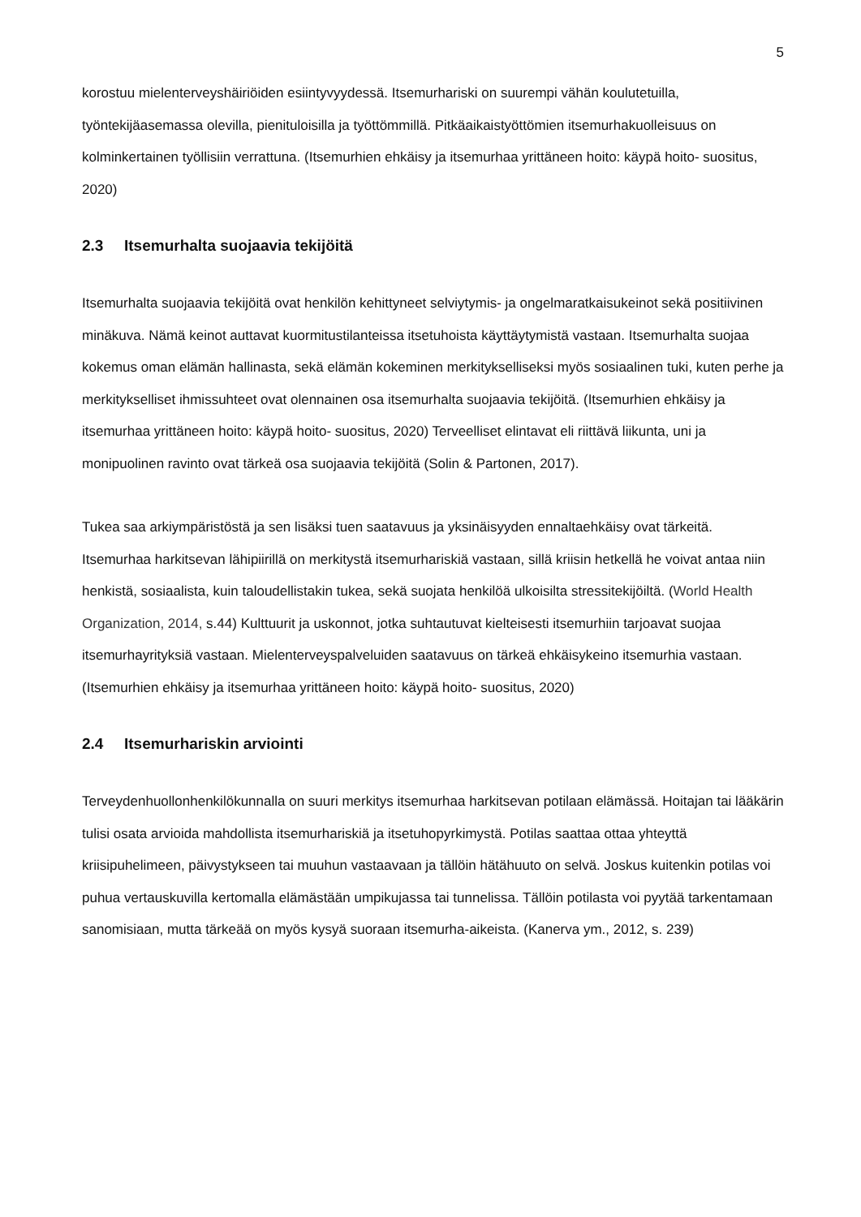5
korostuu mielenterveyshäiriöiden esiintyvyydessä. Itsemurhariski on suurempi vähän koulutetuilla, työntekijäasemassa olevilla, pienituloisilla ja työttömmillä. Pitkäaikaistyöttömien itsemurhakuolleisuus on kolminkertainen työllisiin verrattuna. (Itsemurhien ehkäisy ja itsemurhaa yrittäneen hoito: käypä hoito- suositus, 2020)
2.3 Itsemurhalta suojaavia tekijöitä
Itsemurhalta suojaavia tekijöitä ovat henkilön kehittyneet selviytymis- ja ongelmaratkaisukeinot sekä positiivinen minäkuva. Nämä keinot auttavat kuormitustilanteissa itsetuhoista käyttäytymistä vastaan. Itsemurhalta suojaa kokemus oman elämän hallinasta, sekä elämän kokeminen merkitykselliseksi myös sosiaalinen tuki, kuten perhe ja merkitykselliset ihmissuhteet ovat olennainen osa itsemurhalta suojaavia tekijöitä. (Itsemurhien ehkäisy ja itsemurhaa yrittäneen hoito: käypä hoito- suositus, 2020) Terveelliset elintavat eli riittävä liikunta, uni ja monipuolinen ravinto ovat tärkeä osa suojaavia tekijöitä (Solin & Partonen, 2017).
Tukea saa arkiympäristöstä ja sen lisäksi tuen saatavuus ja yksinäisyyden ennaltaehkäisy ovat tärkeitä. Itsemurhaa harkitsevan lähipiirillä on merkitystä itsemurhariskiä vastaan, sillä kriisin hetkellä he voivat antaa niin henkistä, sosiaalista, kuin taloudellistakin tukea, sekä suojata henkilöä ulkoisilta stressitekijöiltä. (World Health Organization, 2014, s.44) Kulttuurit ja uskonnot, jotka suhtautuvat kielteisesti itsemurhiin tarjoavat suojaa itsemurhayrityksiä vastaan. Mielenterveyspalveluiden saatavuus on tärkeä ehkäisykeino itsemurhia vastaan. (Itsemurhien ehkäisy ja itsemurhaa yrittäneen hoito: käypä hoito- suositus, 2020)
2.4 Itsemurhariskin arviointi
Terveydenhuollonhenkilökunnalla on suuri merkitys itsemurhaa harkitsevan potilaan elämässä. Hoitajan tai lääkärin tulisi osata arvioida mahdollista itsemurhariskiä ja itsetuhopyrkimystä. Potilas saattaa ottaa yhteyttä kriisipuhelimeen, päivystykseen tai muuhun vastaavaan ja tällöin hätähuuto on selvä. Joskus kuitenkin potilas voi puhua vertauskuvilla kertomalla elämästään umpikujassa tai tunnelissa. Tällöin potilasta voi pyytää tarkentamaan sanomisiaan, mutta tärkeää on myös kysyä suoraan itsemurha-aikeista. (Kanerva ym., 2012, s. 239)